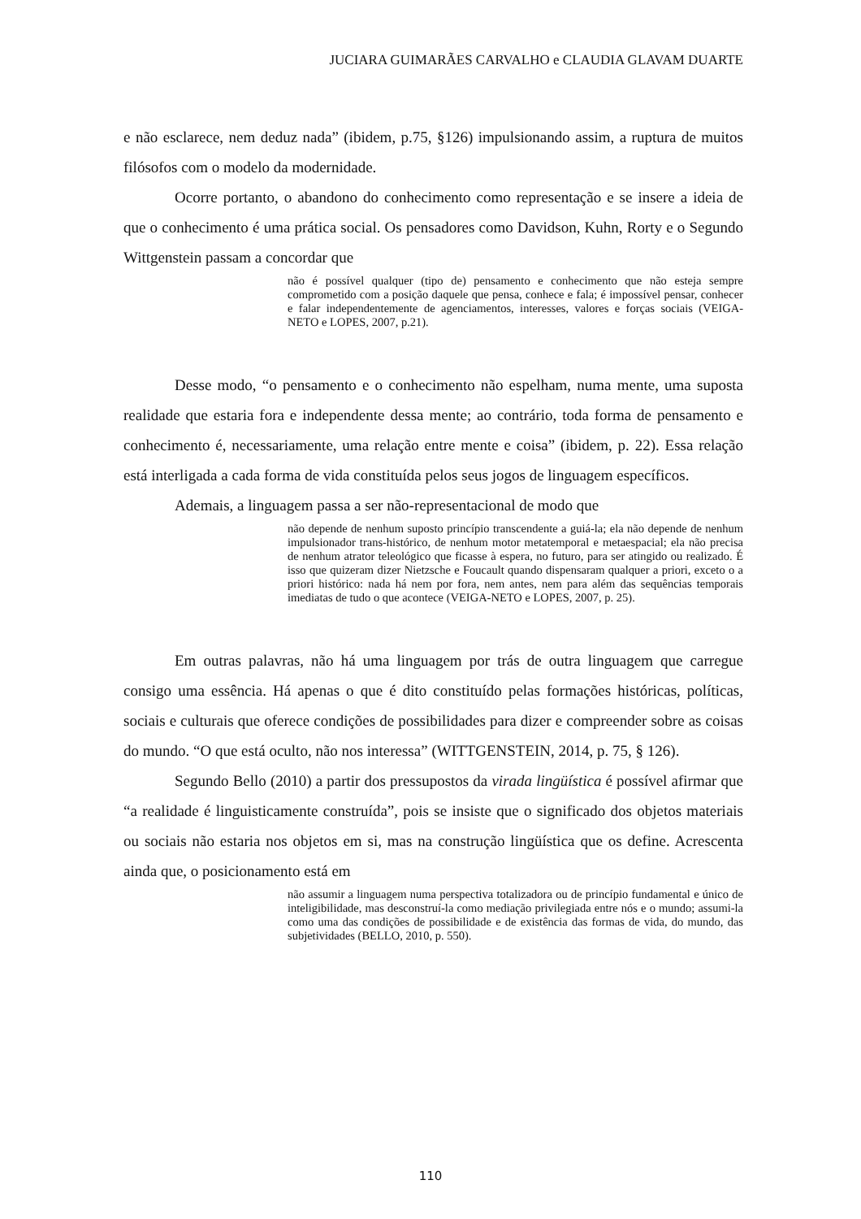JUCIARA GUIMARÃES CARVALHO e CLAUDIA GLAVAM DUARTE
e não esclarece, nem deduz nada” (ibidem, p.75, §126) impulsionando assim, a ruptura de muitos filósofos com o modelo da modernidade.
Ocorre portanto, o abandono do conhecimento como representação e se insere a ideia de que o conhecimento é uma prática social. Os pensadores como Davidson, Kuhn, Rorty e o Segundo Wittgenstein passam a concordar que
não é possível qualquer (tipo de) pensamento e conhecimento que não esteja sempre comprometido com a posição daquele que pensa, conhece e fala; é impossível pensar, conhecer e falar independentemente de agenciamentos, interesses, valores e forças sociais (VEIGA-NETO e LOPES, 2007, p.21).
Desse modo, “o pensamento e o conhecimento não espelham, numa mente, uma suposta realidade que estaria fora e independente dessa mente; ao contrário, toda forma de pensamento e conhecimento é, necessariamente, uma relação entre mente e coisa” (ibidem, p. 22). Essa relação está interligada a cada forma de vida constituída pelos seus jogos de linguagem específicos.
Ademais, a linguagem passa a ser não-representacional de modo que
não depende de nenhum suposto princípio transcendente a guiá-la; ela não depende de nenhum impulsionador trans-histórico, de nenhum motor metatemporal e metaespacial; ela não precisa de nenhum atrator teleológico que ficasse à espera, no futuro, para ser atingido ou realizado. É isso que quizeram dizer Nietzsche e Foucault quando dispensaram qualquer a priori, exceto o a priori histórico: nada há nem por fora, nem antes, nem para além das sequências temporais imediatas de tudo o que acontece (VEIGA-NETO e LOPES, 2007, p. 25).
Em outras palavras, não há uma linguagem por trás de outra linguagem que carregue consigo uma essência. Há apenas o que é dito constituído pelas formações históricas, políticas, sociais e culturais que oferece condições de possibilidades para dizer e compreender sobre as coisas do mundo. “O que está oculto, não nos interessa” (WITTGENSTEIN, 2014, p. 75, § 126).
Segundo Bello (2010) a partir dos pressupostos da virada lingüística é possível afirmar que “a realidade é linguisticamente construída”, pois se insiste que o significado dos objetos materiais ou sociais não estaria nos objetos em si, mas na construção lingüística que os define. Acrescenta ainda que, o posicionamento está em
não assumir a linguagem numa perspectiva totalizadora ou de princípio fundamental e único de inteligibilidade, mas desconstruí-la como mediação privilegiada entre nós e o mundo; assumi-la como uma das condições de possibilidade e de existência das formas de vida, do mundo, das subjetividades (BELLO, 2010, p. 550).
110